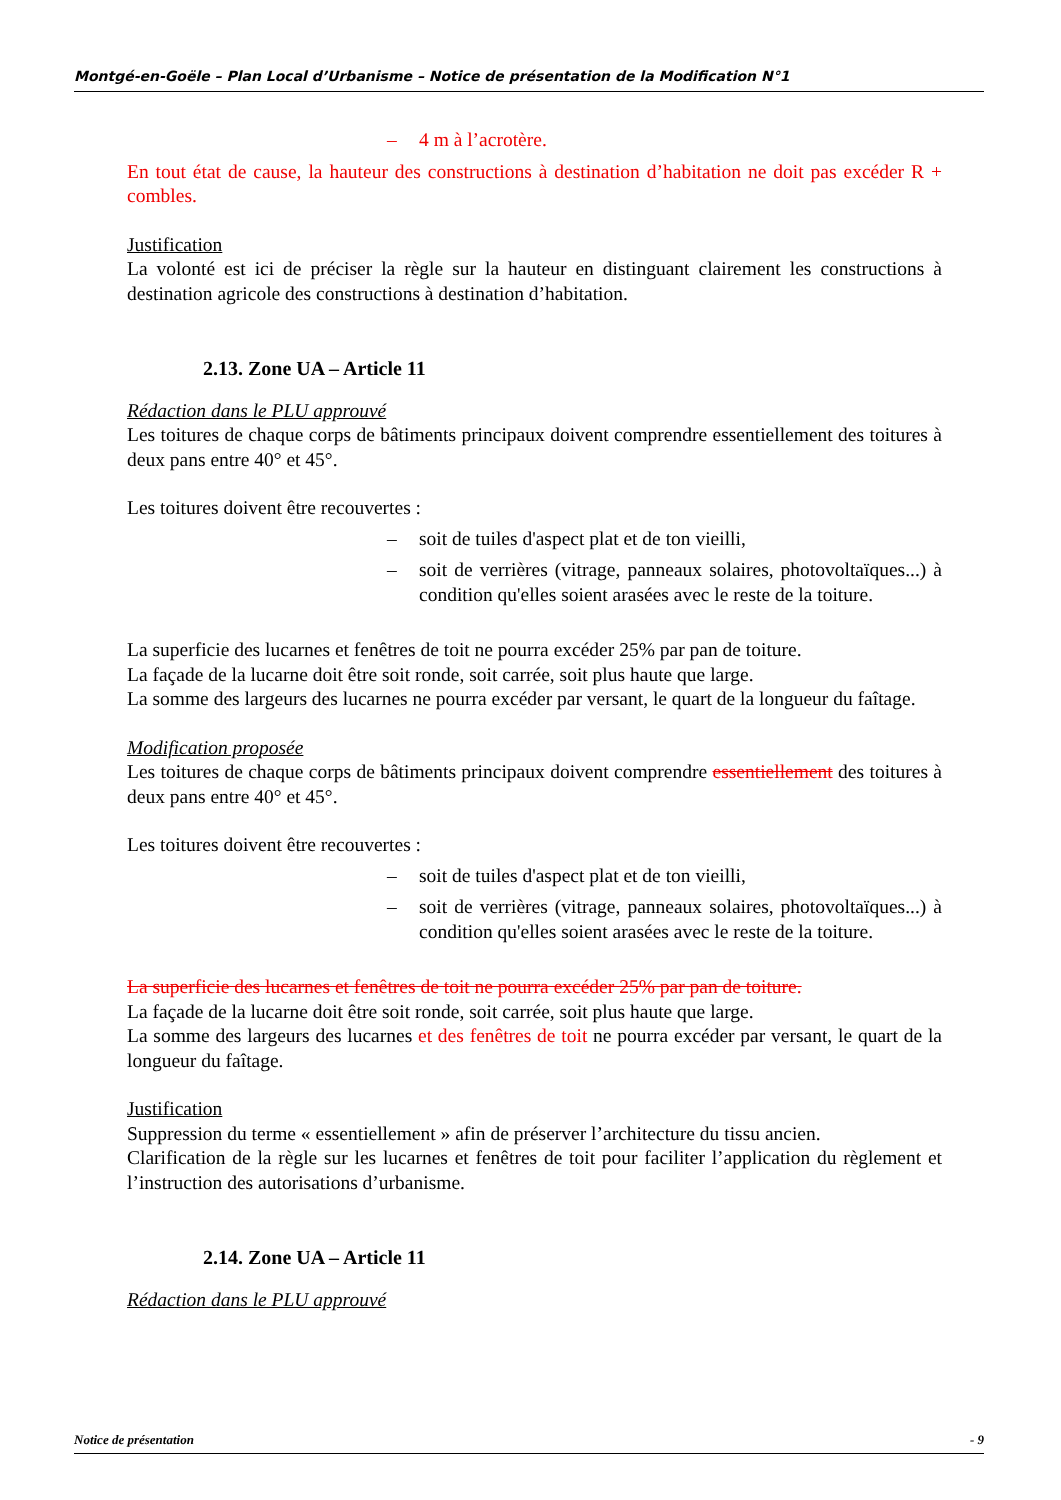Montgé-en-Goële – Plan Local d’Urbanisme – Notice de présentation de la Modification N°1
– 4 m à l’acrotère.
En tout état de cause, la hauteur des constructions à destination d’habitation ne doit pas excéder R + combles.
Justification
La volonté est ici de préciser la règle sur la hauteur en distinguant clairement les constructions à destination agricole des constructions à destination d’habitation.
2.13. Zone UA – Article 11
Rédaction dans le PLU approuvé
Les toitures de chaque corps de bâtiments principaux doivent comprendre essentiellement des toitures à deux pans entre 40° et 45°.
Les toitures doivent être recouvertes :
– soit de tuiles d'aspect plat et de ton vieilli,
– soit de verrières (vitrage, panneaux solaires, photovoltaïques...) à condition qu'elles soient arasées avec le reste de la toiture.
La superficie des lucarnes et fenêtres de toit ne pourra excéder 25% par pan de toiture.
La façade de la lucarne doit être soit ronde, soit carrée, soit plus haute que large.
La somme des largeurs des lucarnes ne pourra excéder par versant, le quart de la longueur du faîtage.
Modification proposée
Les toitures de chaque corps de bâtiments principaux doivent comprendre essentiellement des toitures à deux pans entre 40° et 45°.
Les toitures doivent être recouvertes :
– soit de tuiles d'aspect plat et de ton vieilli,
– soit de verrières (vitrage, panneaux solaires, photovoltaïques...) à condition qu'elles soient arasées avec le reste de la toiture.
La superficie des lucarnes et fenêtres de toit ne pourra excéder 25% par pan de toiture.
La façade de la lucarne doit être soit ronde, soit carrée, soit plus haute que large.
La somme des largeurs des lucarnes et des fenêtres de toit ne pourra excéder par versant, le quart de la longueur du faîtage.
Justification
Suppression du terme « essentiellement » afin de préserver l’architecture du tissu ancien.
Clarification de la règle sur les lucarnes et fenêtres de toit pour faciliter l’application du règlement et l’instruction des autorisations d’urbanisme.
2.14. Zone UA – Article 11
Rédaction dans le PLU approuvé
Notice de présentation - 9